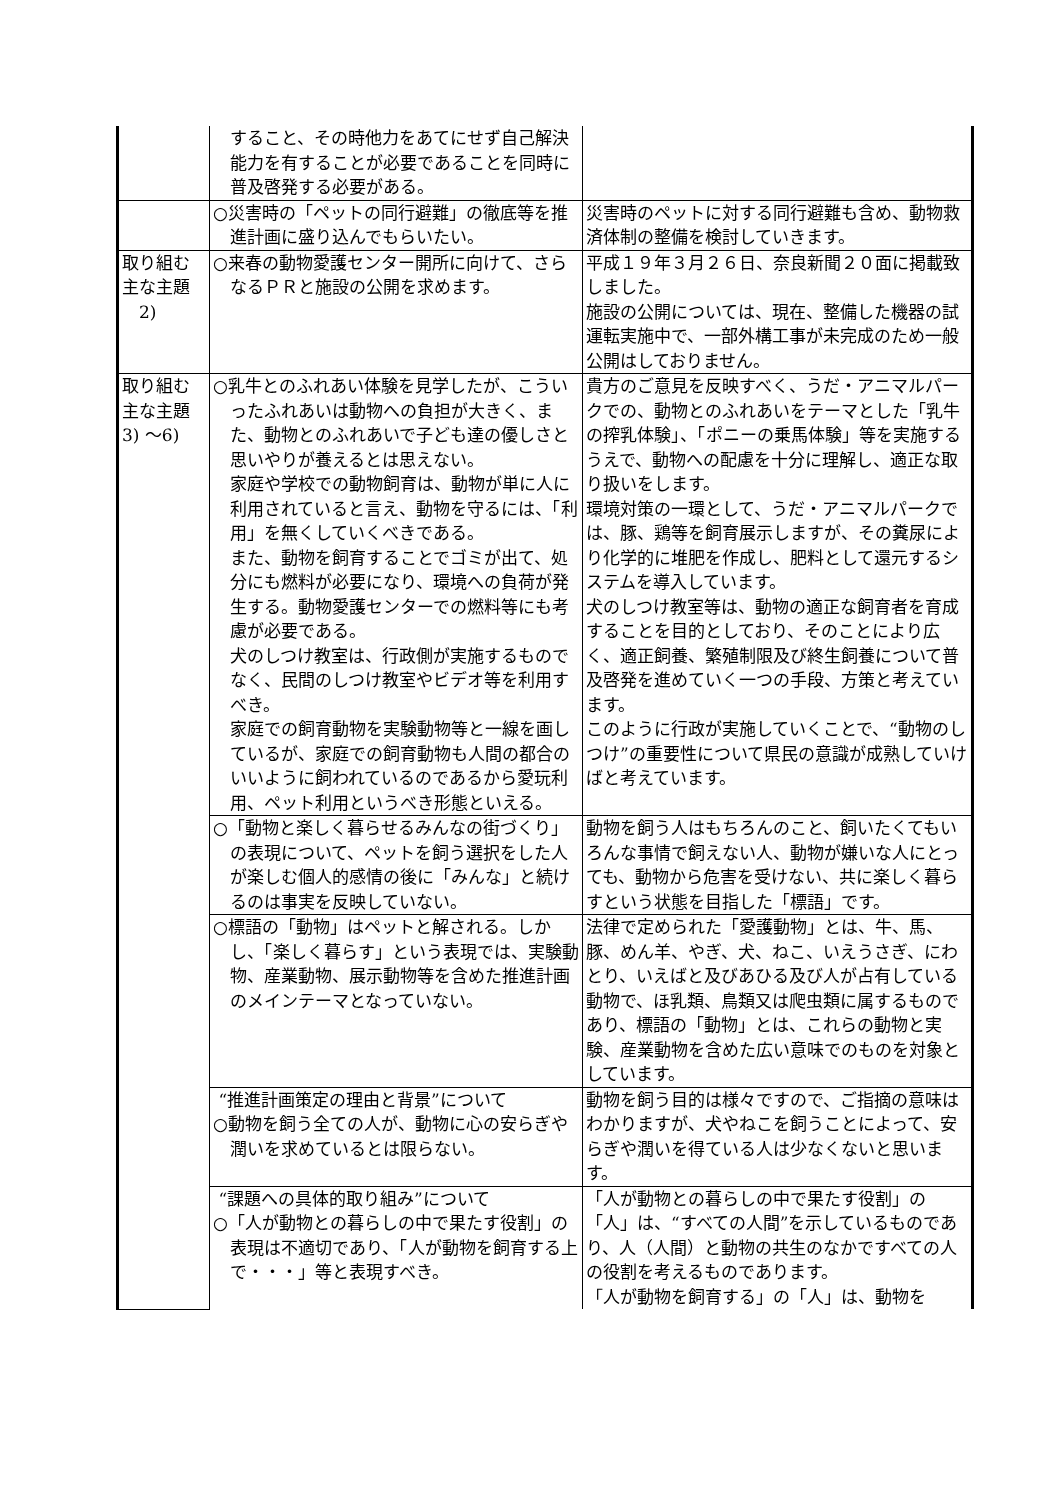| | すること、その時他力をあてにせず自己解決能力を有することが必要であることを同時に普及啓発する必要がある。 | |
| | ○災害時の「ペットの同行避難」の徹底等を推進計画に盛り込んでもらいたい。 | 災害時のペットに対する同行避難も含め、動物救済体制の整備を検討していきます。 |
| 取り組む主な主題 2) | ○来春の動物愛護センター開所に向けて、さらなるＰＲと施設の公開を求めます。 | 平成１９年３月２６日、奈良新聞２０面に掲載致しました。 施設の公開については、現在、整備した機器の試運転実施中で、一部外構工事が未完成のため一般公開はしておりません。 |
| 取り組む主な主題 3) ～6) | ○乳牛とのふれあい体験を見学したが、こういったふれあいは動物への負担が大きく、また、動物とのふれあいで子ども達の優しさと思いやりが養えるとは思えない。 家庭や学校での動物飼育は、動物が単に人に利用されていると言え、動物を守るには、「利用」を無くしていくべきである。 また、動物を飼育することでゴミが出て、処分にも燃料が必要になり、環境への負荷が発生する。動物愛護センターでの燃料等にも考慮が必要である。 犬のしつけ教室は、行政側が実施するものでなく、民間のしつけ教室やビデオ等を利用すべき。 家庭での飼育動物を実験動物等と一線を画しているが、家庭での飼育動物も人間の都合のいいように飼われているのであるから愛玩利用、ペット利用というべき形態といえる。 | 貴方のご意見を反映すべく、うだ・アニマルパークでの、動物とのふれあいをテーマとした「乳牛の搾乳体験」、「ポニーの乗馬体験」等を実施するうえで、動物への配慮を十分に理解し、適正な取り扱いをします。 環境対策の一環として、うだ・アニマルパークでは、豚、鶏等を飼育展示しますが、その糞尿により化学的に堆肥を作成し、肥料として還元するシステムを導入しています。 犬のしつけ教室等は、動物の適正な飼育者を育成することを目的としており、そのことにより広く、適正飼養、繁殖制限及び終生飼養について普及啓発を進めていく一つの手段、方策と考えています。 このように行政が実施していくことで、“動物のしつけ”の重要性について県民の意識が成熟していけばと考えています。 |
| | ○「動物と楽しく暮らせるみんなの街づくり」の表現について、ペットを飼う選択をした人が楽しむ個人的感情の後に「みんな」と続けるのは事実を反映していない。 | 動物を飼う人はもちろんのこと、飼いたくてもいろんな事情で飼えない人、動物が嫌いな人にとっても、動物から危害を受けない、共に楽しく暮らすという状態を目指した「標語」です。 |
| | ○標語の「動物」はペットと解される。しかし、「楽しく暮らす」という表現では、実験動物、産業動物、展示動物等を含めた推進計画のメインテーマとなっていない。 | 法律で定められた「愛護動物」とは、牛、馬、豚、めん羊、やぎ、犬、ねこ、いえうさぎ、にわとり、いえばと及びあひる及び人が占有している動物で、ほ乳類、鳥類又は爬虫類に属するものであり、標語の「動物」とは、これらの動物と実験、産業動物を含めた広い意味でのものを対象としています。 |
| | “推進計画策定の理由と背景”について ○動物を飼う全ての人が、動物に心の安らぎや潤いを求めているとは限らない。 | 動物を飼う目的は様々ですので、ご指摘の意味はわかりますが、犬やねこを飼うことによって、安らぎや潤いを得ている人は少なくないと思います。 |
| | “課題への具体的取り組み”について ○「人が動物との暮らしの中で果たす役割」の表現は不適切であり、「人が動物を飼育する上で・・・」等と表現すべき。 | 「人が動物との暮らしの中で果たす役割」の「人」は、“すべての人間”を示しているものであり、人（人間）と動物の共生のなかですべての人の役割を考えるものであります。 「人が動物を飼育する」の「人」は、動物を |